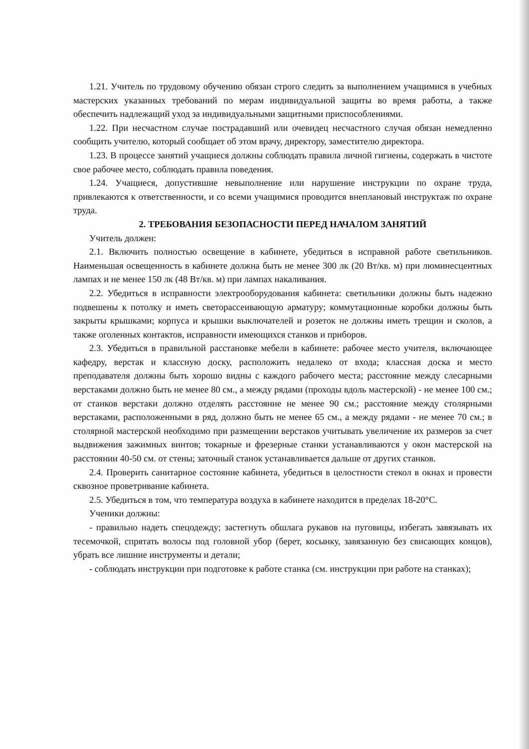1.21. Учитель по трудовому обучению обязан строго следить за выполнением учащимися в учебных мастерских указанных требований по мерам индивидуальной защиты во время работы, а также обеспечить надлежащий уход за индивидуальными защитными приспособлениями.
1.22. При несчастном случае пострадавший или очевидец несчастного случая обязан немедленно сообщить учителю, который сообщает об этом врачу, директору, заместителю директора.
1.23. В процессе занятий учащиеся должны соблюдать правила личной гигиены, содержать в чистоте свое рабочее место, соблюдать правила поведения.
1.24. Учащиеся, допустившие невыполнение или нарушение инструкции по охране труда, привлекаются к ответственности, и со всеми учащимися проводится внеплановый инструктаж по охране труда.
2. ТРЕБОВАНИЯ БЕЗОПАСНОСТИ ПЕРЕД НАЧАЛОМ ЗАНЯТИЙ
Учитель должен:
2.1. Включить полностью освещение в кабинете, убедиться в исправной работе светильников. Наименьшая освещенность в кабинете должна быть не менее 300 лк (20 Вт/кв. м) при люминесцентных лампах и не менее 150 лк (48 Вт/кв. м) при лампах накаливания.
2.2. Убедиться в исправности электрооборудования кабинета: светильники должны быть надежно подвешены к потолку и иметь светорассеивающую арматуру; коммутационные коробки должны быть закрыты крышками; корпуса и крышки выключателей и розеток не должны иметь трещин и сколов, а также оголенных контактов, исправности имеющихся станков и приборов.
2.3. Убедиться в правильной расстановке мебели в кабинете: рабочее место учителя, включающее кафедру, верстак и классную доску, расположить недалеко от входа; классная доска и место преподавателя должны быть хорошо видны с каждого рабочего места; расстояние между слесарными верстаками должно быть не менее 80 см., а между рядами (проходы вдоль мастерской) - не менее 100 см.; от станков верстаки должно отделять расстояние не менее 90 см.; расстояние между столярными верстаками, расположенными в ряд, должно быть не менее 65 см., а между рядами - не менее 70 см.; в столярной мастерской необходимо при размещении верстаков учитывать увеличение их размеров за счет выдвижения зажимных винтов; токарные и фрезерные станки устанавливаются у окон мастерской на расстоянии 40-50 см. от стены; заточный станок устанавливается дальше от других станков.
2.4. Проверить санитарное состояние кабинета, убедиться в целостности стекол в окнах и провести сквозное проветривание кабинета.
2.5. Убедиться в том, что температура воздуха в кабинете находится в пределах 18-20°С.
Ученики должны:
- правильно надеть спецодежду; застегнуть обшлага рукавов на пуговицы, избегать завязывать их тесемочкой, спрятать волосы под головной убор (берет, косынку, завязанную без свисающих концов), убрать все лишние инструменты и детали;
- соблюдать инструкции при подготовке к работе станка (см. инструкции при работе на станках);